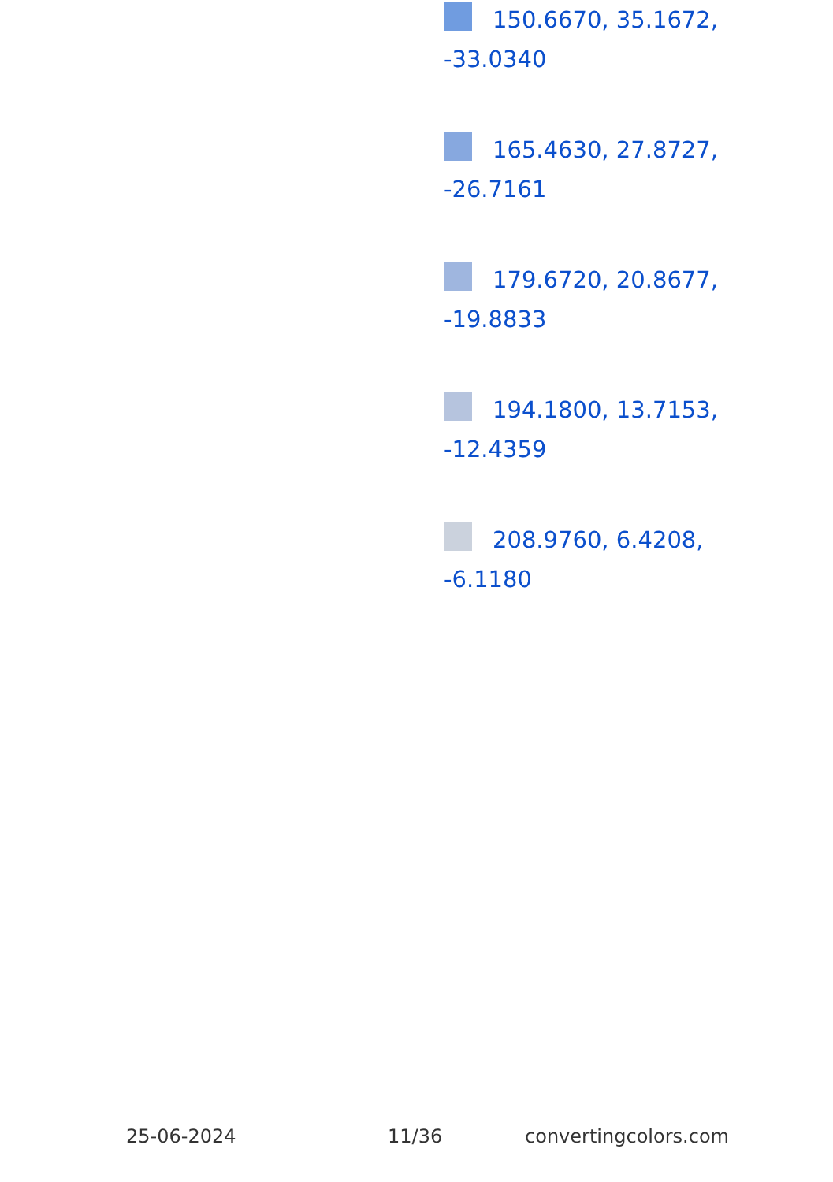150.6670, 35.1672,
-33.0340
165.4630, 27.8727,
-26.7161
179.6720, 20.8677,
-19.8833
194.1800, 13.7153,
-12.4359
208.9760, 6.4208,
-6.1180
25-06-2024 11/36 convertingcolors.com